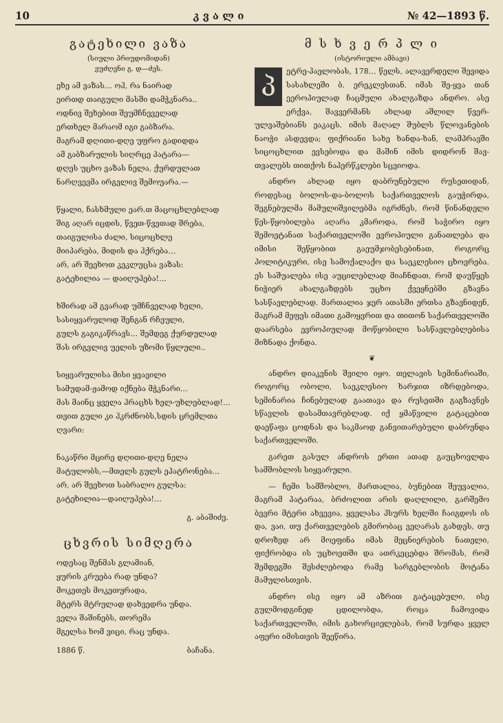10 კ ვ ა ლ ი № 42—1893 წ.
გატეხილი ვაზა
(სიული პრიუდომიდან)
ვუძღვნი გ. დ—ძეს.
ეხე ამ ვაზას… ოჰ, რა ნაირად
ეირთდ თაიგული მასში დამჭკნარა..
ოდნივ შეხებით შეუმჩნეველად
ერთხელ მარაომ იგი გაბზარა.
მაგრამ დღითი-დღე უფრო გადიდდა
ამ გაბზარულის სიღრცე პატარა—
დღეს უცხო ვაზას ნელა, ქურდულათ
ნარღვევმა ირგვლივ შემოუარა.—
წყალი, ჩასხმული ეარ.თ მაცოცხლებლად
შიგ აღარ იცდის, წვეთ-წვეთად შრება,
თაიგულისა ძალი, სიცოცხლე
მიიპარება, მიდის და ჰქრება…
არ, არ შეეხოთ კეკლუცსა ვაზას:
გატეხილია — დაიღუპება!…
ხშირად ამ გვარად უმჩნველად ხელი,
სასიყვარულოდ შენგან რჩეული,
გულს გაგიკაწრავს… შემდეგ ქურდულად
შას ირგვლივ უელის უზომი წყლული..
სიყვარულისა მისი ყვავილი
სამუდამ-ჟამოდ იქნება მჭკნარი…
მას მაინც ყველა ჰრაცხს ხელ-უხლებლად!…
თვით გული კი ჰკრძნობს,სდის ცრემლთა ღვარი:
ნაკაწრი მცირე დღითი-დღე ნელა
მატულობს,—მთელს გულს ეპატრონება…
არ, არ შეეხოთ საბრალო გულსა:
გატეხილია—დაიღუპება!…
გ. აბაშიძე.
ცხვრის სიმღერა
ოდესაც შენმას გლამიან,
ყურის კრუება რად უნდა?
მოკეთეს მოკეთურადა,
მტერს მტრულად დახვედრა უნდა.
ველა შაშინებს, თორემა
მგელსა ხომ ვიცი, რაც უნდა.
1886 წ. ბაჩანა.
მ ს ხ ვ ე რ პ ლ ი
(ისტორიული ამბავი)
პეტრე-პაელობას, 178… წელს, ალავერდელი შევიდა სასახლეში ბ. ერეკლესთან. იმას შე-ყვა თან ეეროპიულად ჩაცმული ახალგაზდა ანდრო. ასე ერქვა, შავვერმანს ახლად აშლილ წვერ-ულვაშებიანს ეაკაცს. იმის მაღალ შუბლს წლოვანების ნაოჭი ასდევდა; ფიქრიანი სახე ხანდა-ხან, ლამპრავში სიცოცხლით ევსებოდა და მაშინ იმის დიდრონ შავ-თვალებს თითქოს ნაპერწკლები სცვიოდა.
ანდრო ახლად იყო დაბრუნებული რუსეთიდან, როდესაც ბოლოს-და-ბოლოს საქართველოს გაუჭირდა, შეგნებულმა მამულიშვილებმა იგრძნეს, რომ წინანდელი წეს-წყობილება აღარა კმაროდა, რომ საჭირო იყო შემოეტანათ საქართველოში ევროპიული განათლება და იმისი შეწყობით გაეუმჯობესებინათ, როგორც პოლიტიკური, ისე სამოქალაქო და საეკლესიო ცხოვრება. ეს საშუალება ისე აუცილებლად მიაჩნდათ, რომ დაუწყეს ნიჭიერ ახალგაზდებს უცხო ქვეყნებში გზავნა სასწავლებლად. მართალია ჯერ ათასში ერთსა გზავნიდენ, მაგრამ მეფეს იმათი გამოყვრით და თითონ საქართველოში დაარსება ევროპიულად მოწყობილი სასწავლებლებისა მიზნადა ქონდა.
❦
ანდრო დიაკვნის შვილი იყო. თელავის სემინარიაში, როგორც ობოლი, საეკლესიო ხარჯით იზრდებოდა, სემინარია ჩინებულად გაათავა და რუსეთში გაგზავნეს სწავლის დასამთავრებლად. იქ ყმაწვილი გატაცებით დაეწაფა ცოდნას და საკმაოდ განვითარებული დაბრუნდა საქართველოში.
გარეთ გასულ ანდროს ერთი ათად გაუცხოვლდა სამშობლოს სიყვარული.
— ჩემი სამშობლო, მართალია, ბუნებით შეუვალია, მაგრამ პატარაა, ბრძოლით არის დაღლილი, გარშემო ბევრი მტერი ახვევია, ყველასა ჰსურს ხელში ჩაიგდოს ის და, ვაი, თუ ქართველების გმირობაც ვეღარას გახდეს, თუ დროზედ არ მოეფინა იმას მეცნიერების ნათელი, ფიქრობდა ის უცხოეთში და ათრკეცებდა შრომას, რომ შემდეგში შესძლებოდა რამე სარგებლობის მოტანა მამულისთვის.
ანდრო ისე იყო ამ აზრით გატაცებული, ისე გულმოდგინედ ცდილობდა, როცა ჩამოვიდა საქართველოში, იმის გახორციელებას, რომ სურდა ყველ აფერი იმისთვის შეეწირა.